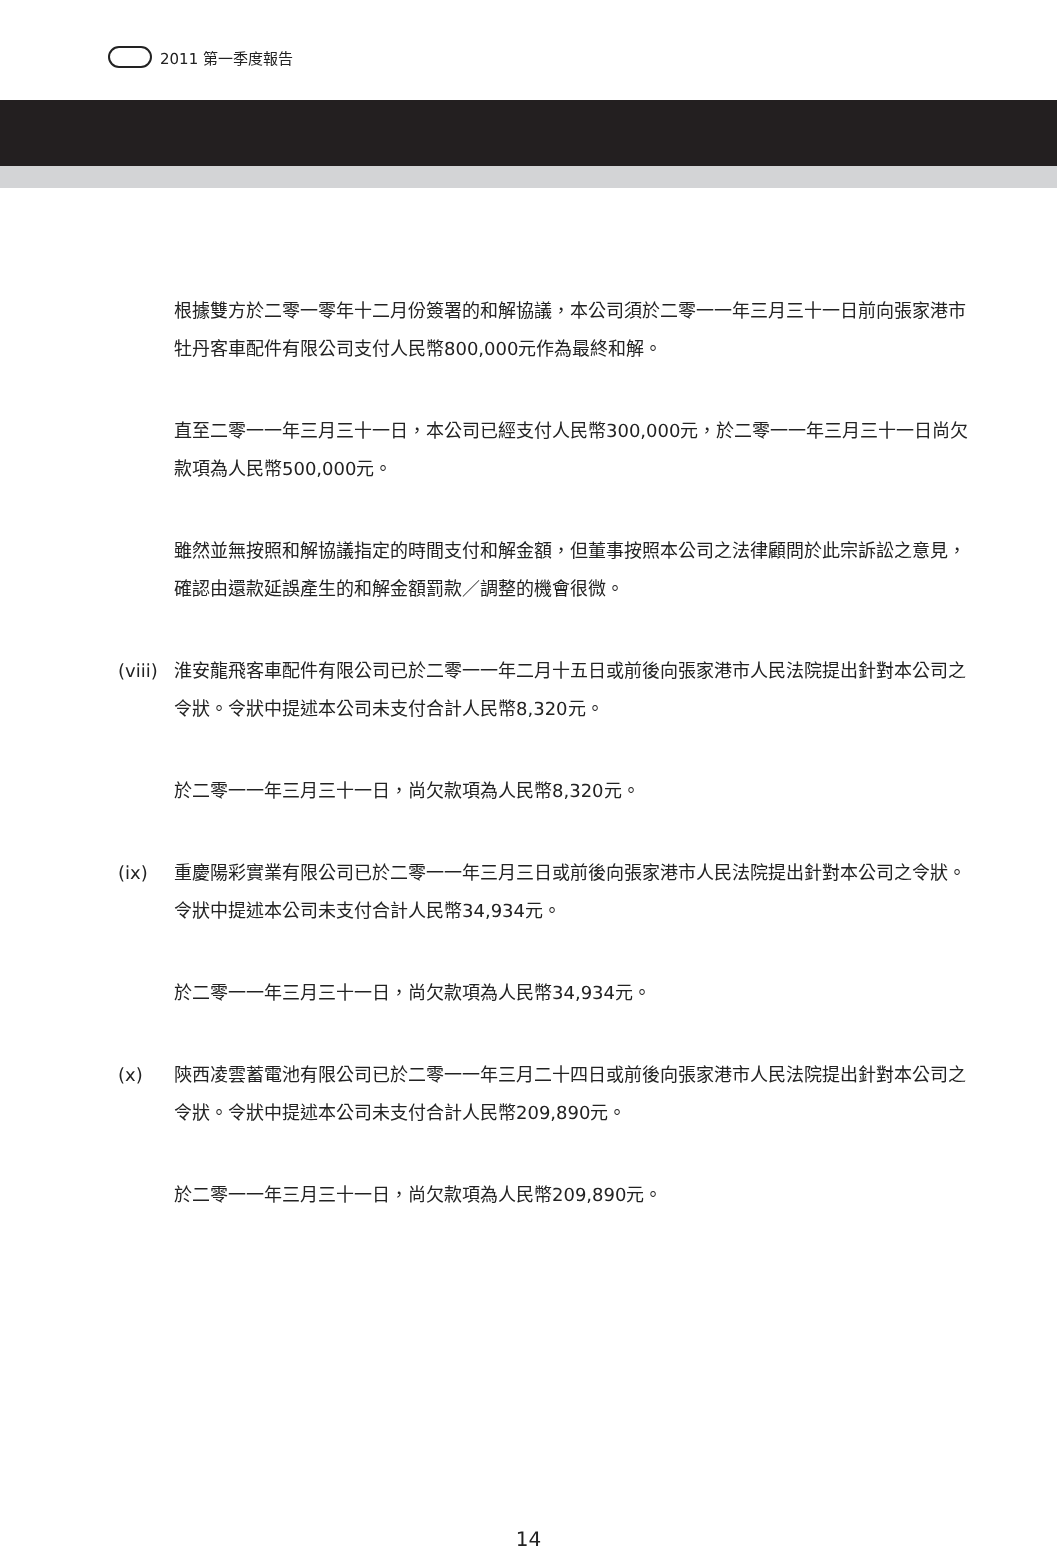2011 第一季度報告
根據雙方於二零一零年十二月份簽署的和解協議，本公司須於二零一一年三月三十一日前向張家港市牡丹客車配件有限公司支付人民幣800,000元作為最終和解。
直至二零一一年三月三十一日，本公司已經支付人民幣300,000元，於二零一一年三月三十一日尚欠款項為人民幣500,000元。
雖然並無按照和解協議指定的時間支付和解金額，但董事按照本公司之法律顧問於此宗訴訟之意見，確認由還款延誤產生的和解金額罰款／調整的機會很微。
(viii) 淮安龍飛客車配件有限公司已於二零一一年二月十五日或前後向張家港市人民法院提出針對本公司之令狀。令狀中提述本公司未支付合計人民幣8,320元。
於二零一一年三月三十一日，尚欠款項為人民幣8,320元。
(ix) 重慶陽彩實業有限公司已於二零一一年三月三日或前後向張家港市人民法院提出針對本公司之令狀。令狀中提述本公司未支付合計人民幣34,934元。
於二零一一年三月三十一日，尚欠款項為人民幣34,934元。
(x) 陝西凌雲蓄電池有限公司已於二零一一年三月二十四日或前後向張家港市人民法院提出針對本公司之令狀。令狀中提述本公司未支付合計人民幣209,890元。
於二零一一年三月三十一日，尚欠款項為人民幣209,890元。
14